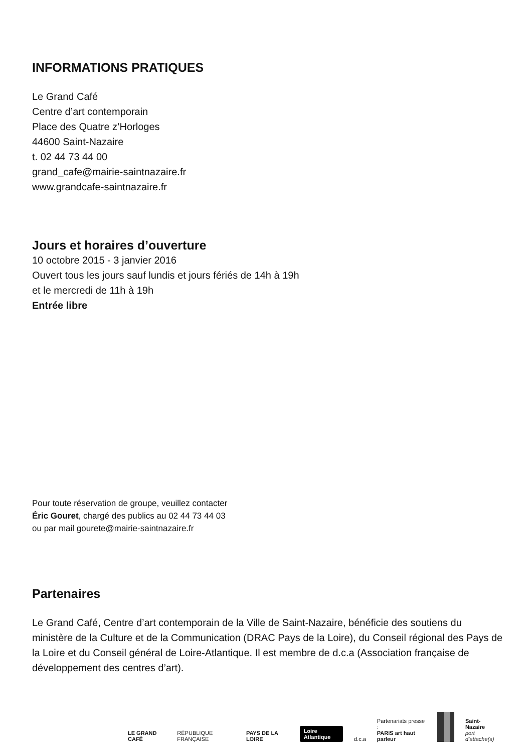INFORMATIONS PRATIQUES
Le Grand Café
Centre d’art contemporain
Place des Quatre z’Horloges
44600 Saint-Nazaire
t. 02 44 73 44 00
grand_cafe@mairie-saintnazaire.fr
www.grandcafe-saintnazaire.fr
Jours et horaires d’ouverture
10 octobre 2015 - 3 janvier 2016
Ouvert tous les jours sauf lundis et jours fériés de 14h à 19h
et le mercredi de 11h à 19h
Entrée libre
Pour toute réservation de groupe, veuillez contacter
Éric Gouret, chargé des publics au 02 44 73 44 03
ou par mail gourete@mairie-saintnazaire.fr
Partenaires
Le Grand Café, Centre d’art contemporain de la Ville de Saint-Nazaire, bénéficie des soutiens du ministère de la Culture et de la Communication (DRAC Pays de la Loire), du Conseil régional des Pays de la Loire et du Conseil général de Loire-Atlantique. Il est membre de d.c.a (Association française de développement des centres d’art).
LE GRAND CAFÉ RÉPUBLIQUE FRANÇAISE PAYS DE LA LOIRE Loire Atlantique d.c.a Partenariats presse :
PARIS art haut parleur Saint-Nazaire
port d’attache(s)